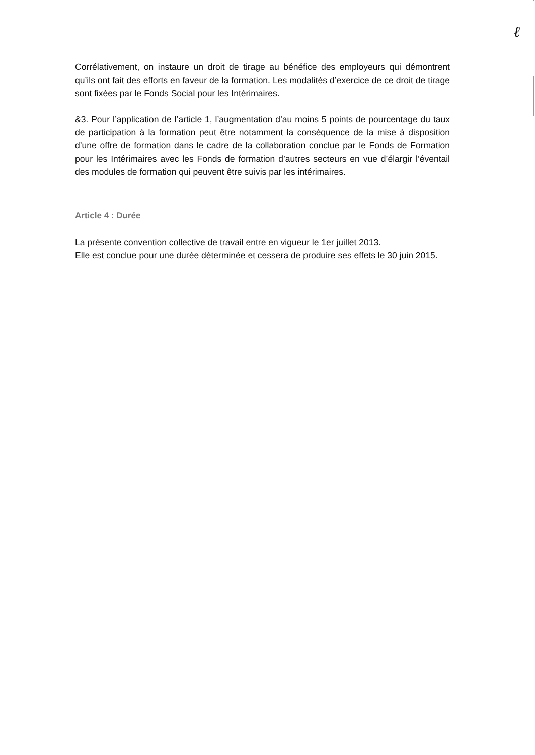ℓ
Corrélativement, on instaure un droit de tirage au bénéfice des employeurs qui démontrent qu’ils ont fait des efforts en faveur de la formation. Les modalités d’exercice de ce droit de tirage sont fixées par le Fonds Social pour les Intérimaires.
&3. Pour l’application de l’article 1, l’augmentation d’au moins 5 points de pourcentage du taux de participation à la formation peut être notamment la conséquence de la mise à disposition d’une offre de formation dans le cadre de la collaboration conclue par le Fonds de Formation pour les Intérimaires avec les Fonds de formation d’autres secteurs en vue d’élargir l’éventail des modules de formation qui peuvent être suivis par les intérimaires.
Article 4 : Durée
La présente convention collective de travail entre en vigueur le 1er juillet 2013.
Elle est conclue pour une durée déterminée et cessera de produire ses effets le 30 juin 2015.